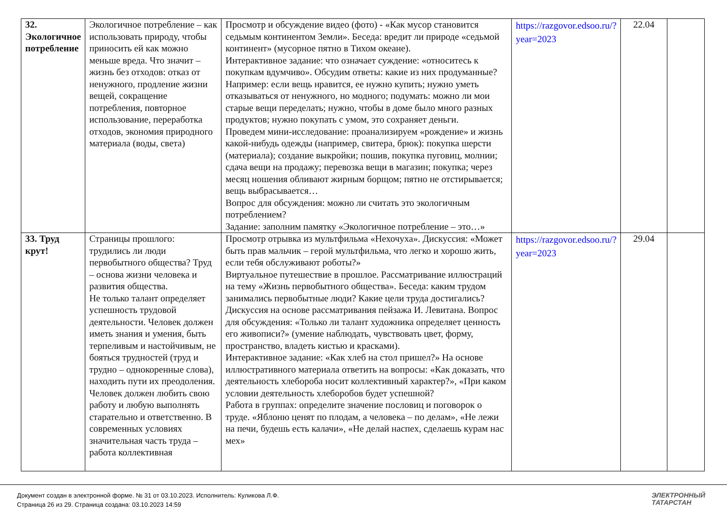| 32. Экологичное потребление | Экологичное потребление – как использовать природу, чтобы приносить ей как можно меньше вреда. Что значит – жизнь без отходов: отказ от ненужного, продление жизни вещей, сокращение потребления, повторное использование, переработка отходов, экономия природного материала (воды, света) | Просмотр и обсуждение видео (фото) - «Как мусор становится седьмым континентом Земли». Беседа: вредит ли природе «седьмой континент» (мусорное пятно в Тихом океане). Интерактивное задание: что означает суждение: «относитесь к покупкам вдумчиво». Обсудим ответы: какие из них продуманные? Например: если вещь нравится, ее нужно купить; нужно уметь отказываться от ненужного, но модного; подумать: можно ли мои старые вещи переделать; нужно, чтобы в доме было много разных продуктов; нужно покупать с умом, это сохраняет деньги. Проведем мини-исследование: проанализируем «рождение» и жизнь какой-нибудь одежды (например, свитера, брюк): покупка шерсти (материала); создание выкройки; пошив, покупка пуговиц, молнии; сдача вещи на продажу; перевозка вещи в магазин; покупка; через месяц ношения обливают жирным борщом; пятно не отстирывается; вещь выбрасывается… Вопрос для обсуждения: можно ли считать это экологичным потреблением? Задание: заполним памятку «Экологичное потребление – это…» | https://razgovor.edsoo.ru/?year=2023 | 22.04 | |
| 33. Труд крут! | Страницы прошлого: трудились ли люди первобытного общества? Труд – основа жизни человека и развития общества. Не только талант определяет успешность трудовой деятельности. Человек должен иметь знания и умения, быть терпеливым и настойчивым, не бояться трудностей (труд и трудно – однокоренные слова), находить пути их преодоления. Человек должен любить свою работу и любую выполнять старательно и ответственно. В современных условиях значительная часть труда – работа коллективная | Просмотр отрывка из мультфильма «Нехочуха». Дискуссия: «Может быть прав мальчик – герой мультфильма, что легко и хорошо жить, если тебя обслуживают роботы?» Виртуальное путешествие в прошлое. Рассматривание иллюстраций на тему «Жизнь первобытного общества». Беседа: каким трудом занимались первобытные люди? Какие цели труда достигались? Дискуссия на основе рассматривания пейзажа И. Левитана. Вопрос для обсуждения: «Только ли талант художника определяет ценность его живописи?» (умение наблюдать, чувствовать цвет, форму, пространство, владеть кистью и красками). Интерактивное задание: «Как хлеб на стол пришел?» На основе иллюстративного материала ответить на вопросы: «Как доказать, что деятельность хлебороба носит коллективный характер?», «При каком условии деятельность хлеборобов будет успешной? Работа в группах: определите значение пословиц и поговорок о труде. «Яблоню ценят по плодам, а человека – по делам», «Не лежи на печи, будешь есть калачи», «Не делай наспех, сделаешь курам нас мех» | https://razgovor.edsoo.ru/?year=2023 | 29.04 | |
Документ создан в электронной форме. № 31 от 03.10.2023. Исполнитель: Куликова Л.Ф.
Страница 26 из 29. Страница создана: 03.10.2023 14:59
ЭЛЕКТРОННЫЙ
ТАТАРСТАН